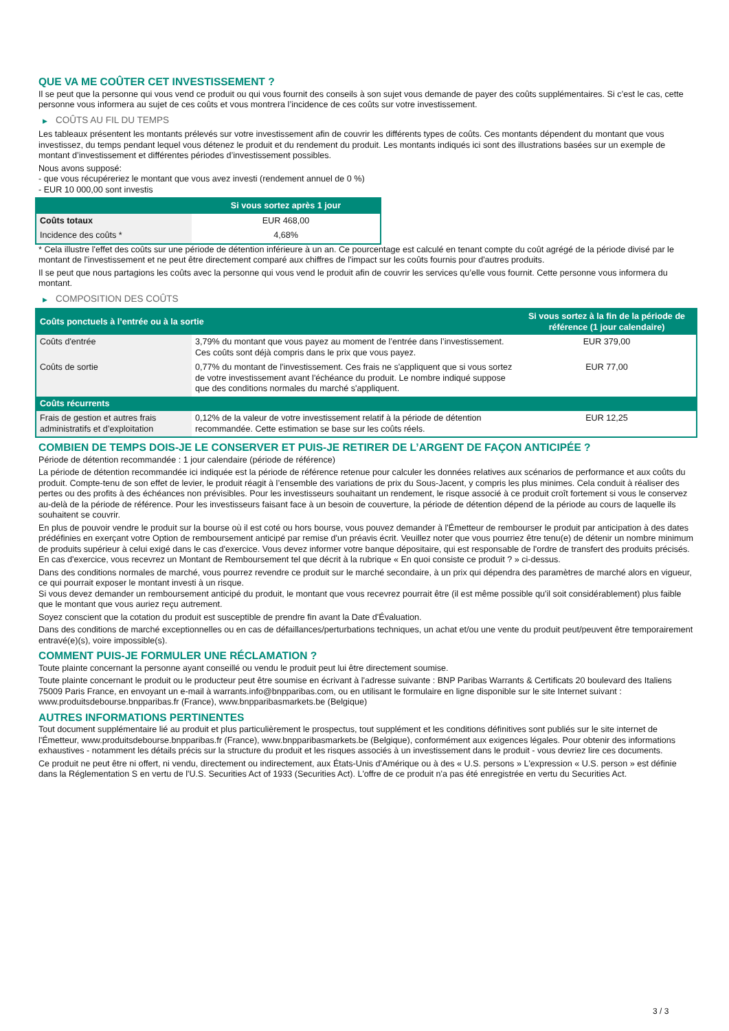QUE VA ME COÛTER CET INVESTISSEMENT ?
Il se peut que la personne qui vous vend ce produit ou qui vous fournit des conseils à son sujet vous demande de payer des coûts supplémentaires. Si c’est le cas, cette personne vous informera au sujet de ces coûts et vous montrera l’incidence de ces coûts sur votre investissement.
▶ COÛTS AU FIL DU TEMPS
Les tableaux présentent les montants prélevés sur votre investissement afin de couvrir les différents types de coûts. Ces montants dépendent du montant que vous investissez, du temps pendant lequel vous détenez le produit et du rendement du produit. Les montants indiqués ici sont des illustrations basées sur un exemple de montant d’investissement et différentes périodes d’investissement possibles.
Nous avons supposé:
- que vous récupéreriez le montant que vous avez investi (rendement annuel de 0 %)
- EUR 10 000,00 sont investis
| | Si vous sortez après 1 jour |
| --- | --- |
| Coûts totaux | EUR 468,00 |
| Incidence des coûts * | 4,68% |
* Cela illustre l'effet des coûts sur une période de détention inférieure à un an. Ce pourcentage est calculé en tenant compte du coût agrégé de la période divisé par le montant de l'investissement et ne peut être directement comparé aux chiffres de l'impact sur les coûts fournis pour d'autres produits.
Il se peut que nous partagions les coûts avec la personne qui vous vend le produit afin de couvrir les services qu’elle vous fournit. Cette personne vous informera du montant.
▶ COMPOSITION DES COÛTS
| Coûts ponctuels à l’entrée ou à la sortie | | Si vous sortez à la fin de la période de référence (1 jour calendaire) |
| --- | --- | --- |
| Coûts d'entrée | 3,79% du montant que vous payez au moment de l’entrée dans l’investissement. Ces coûts sont déjà compris dans le prix que vous payez. | EUR 379,00 |
| Coûts de sortie | 0,77% du montant de l'investissement. Ces frais ne s'appliquent que si vous sortez de votre investissement avant l'échéance du produit. Le nombre indiqué suppose que des conditions normales du marché s'appliquent. | EUR 77,00 |
| Coûts récurrents | | |
| Frais de gestion et autres frais administratifs et d’exploitation | 0,12% de la valeur de votre investissement relatif à la période de détention recommandée. Cette estimation se base sur les coûts réels. | EUR 12,25 |
COMBIEN DE TEMPS DOIS-JE LE CONSERVER ET PUIS-JE RETIRER DE L’ARGENT DE FAÇON ANTICIPÉE ?
Période de détention recommandée : 1 jour calendaire (période de référence)
La période de détention recommandée ici indiquée est la période de référence retenue pour calculer les données relatives aux scénarios de performance et aux coûts du produit. Compte-tenu de son effet de levier, le produit réagit à l’ensemble des variations de prix du Sous-Jacent, y compris les plus minimes. Cela conduit à réaliser des pertes ou des profits à des échéances non prévisibles. Pour les investisseurs souhaitant un rendement, le risque associé à ce produit croît fortement si vous le conservez au-delà de la période de référence. Pour les investisseurs faisant face à un besoin de couverture, la période de détention dépend de la période au cours de laquelle ils souhaitent se couvrir.
En plus de pouvoir vendre le produit sur la bourse où il est coté ou hors bourse, vous pouvez demander à l'Émetteur de rembourser le produit par anticipation à des dates prédéfinies en exerçant votre Option de remboursement anticipé par remise d'un préavis écrit. Veuillez noter que vous pourriez être tenu(e) de détenir un nombre minimum de produits supérieur à celui exigé dans le cas d'exercice. Vous devez informer votre banque dépositaire, qui est responsable de l'ordre de transfert des produits précisés. En cas d'exercice, vous recevrez un Montant de Remboursement tel que décrit à la rubrique « En quoi consiste ce produit ? » ci-dessus.
Dans des conditions normales de marché, vous pourrez revendre ce produit sur le marché secondaire, à un prix qui dépendra des paramètres de marché alors en vigueur, ce qui pourrait exposer le montant investi à un risque.
Si vous devez demander un remboursement anticipé du produit, le montant que vous recevrez pourrait être (il est même possible qu'il soit considérablement) plus faible que le montant que vous auriez reçu autrement.
Soyez conscient que la cotation du produit est susceptible de prendre fin avant la Date d'Évaluation.
Dans des conditions de marché exceptionnelles ou en cas de défaillances/perturbations techniques, un achat et/ou une vente du produit peut/peuvent être temporairement entravé(e)(s), voire impossible(s).
COMMENT PUIS-JE FORMULER UNE RÉCLAMATION ?
Toute plainte concernant la personne ayant conseillé ou vendu le produit peut lui être directement soumise.
Toute plainte concernant le produit ou le producteur peut être soumise en écrivant à l'adresse suivante : BNP Paribas Warrants & Certificats 20 boulevard des Italiens 75009 Paris France, en envoyant un e-mail à warrants.info@bnpparibas.com, ou en utilisant le formulaire en ligne disponible sur le site Internet suivant : www.produitsdebourse.bnpparibas.fr (France), www.bnpparibasmarkets.be (Belgique)
AUTRES INFORMATIONS PERTINENTES
Tout document supplémentaire lié au produit et plus particulièrement le prospectus, tout supplément et les conditions définitives sont publiés sur le site internet de l'Émetteur, www.produitsdebourse.bnpparibas.fr (France), www.bnpparibasmarkets.be (Belgique), conformément aux exigences légales. Pour obtenir des informations exhaustives - notamment les détails précis sur la structure du produit et les risques associés à un investissement dans le produit - vous devriez lire ces documents.
Ce produit ne peut être ni offert, ni vendu, directement ou indirectement, aux États-Unis d'Amérique ou à des « U.S. persons » L'expression « U.S. person » est définie dans la Réglementation S en vertu de l'U.S. Securities Act of 1933 (Securities Act). L'offre de ce produit n'a pas été enregistrée en vertu du Securities Act.
3 / 3